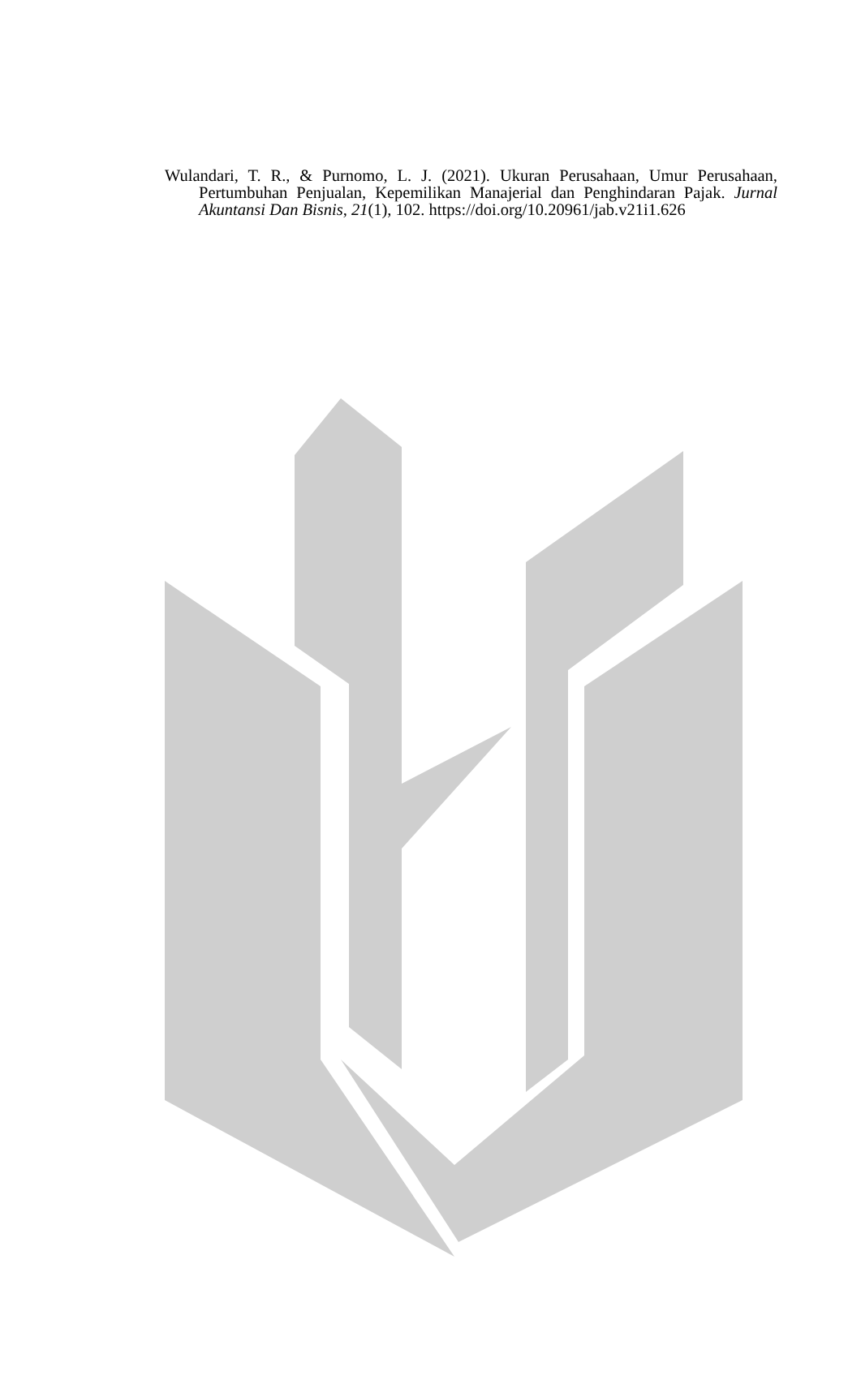Wulandari, T. R., & Purnomo, L. J. (2021). Ukuran Perusahaan, Umur Perusahaan, Pertumbuhan Penjualan, Kepemilikan Manajerial dan Penghindaran Pajak. Jurnal Akuntansi Dan Bisnis, 21(1), 102. https://doi.org/10.20961/jab.v21i1.626